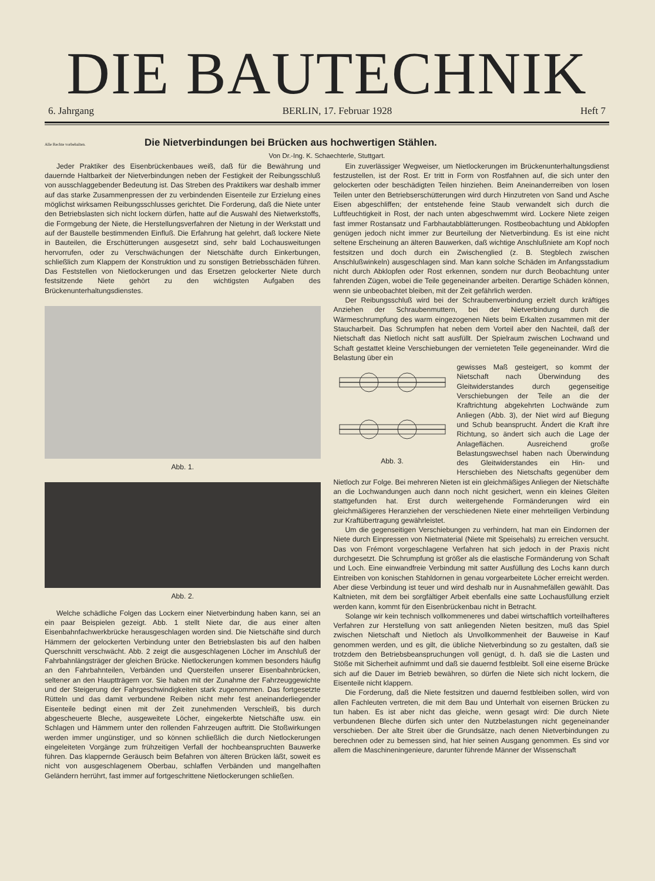DIE BAUTECHNIK
6. Jahrgang BERLIN, 17. Februar 1928 Heft 7
Alle Rechte vorbehalten.
Die Nietverbindungen bei Brücken aus hochwertigen Stählen.
Von Dr.-Ing. K. Schaechterle, Stuttgart.
Jeder Praktiker des Eisenbrückenbaues weiß, daß für die Bewährung und dauernde Haltbarkeit der Nietverbindungen neben der Festigkeit der Reibungsschluß von ausschlaggebender Bedeutung ist. Das Streben des Praktikers war deshalb immer auf das starke Zusammenpressen der zu verbindenden Eisenteile zur Erzielung eines möglichst wirksamen Reibungsschlusses gerichtet. Die Forderung, daß die Niete unter den Betriebslasten sich nicht lockern dürfen, hatte auf die Auswahl des Nietwerkstoffs, die Formgebung der Niete, die Herstellungsverfahren der Nietung in der Werkstatt und auf der Baustelle bestimmenden Einfluß. Die Erfahrung hat gelehrt, daß lockere Niete in Bauteilen, die Erschütterungen ausgesetzt sind, sehr bald Lochausweitungen hervorrufen, oder zu Verschwächungen der Nietschäfte durch Einkerbungen, schließlich zum Klappern der Konstruktion und zu sonstigen Betriebsschäden führen. Das Feststellen von Nietlockerungen und das Ersetzen gelockerter Niete durch festsitzende Niete gehört zu den wichtigsten Aufgaben des Brückenunterhaltungsdienstes.
Abb. 1.
Abb. 2.
Welche schädliche Folgen das Lockern einer Nietverbindung haben kann, sei an ein paar Beispielen gezeigt. Abb. 1 stellt Niete dar, die aus einer alten Eisenbahnfachwerkbrücke herausgeschlagen worden sind. Die Nietschäfte sind durch Hämmern der gelockerten Verbindung unter den Betriebslasten bis auf den halben Querschnitt verschwächt. Abb. 2 zeigt die ausgeschlagenen Löcher im Anschluß der Fahrbahnlängsträger der gleichen Brücke. Nietlockerungen kommen besonders häufig an den Fahrbahnteilen, Verbänden und Quersteifen unserer Eisenbahnbrücken, seltener an den Hauptträgern vor. Sie haben mit der Zunahme der Fahrzeuggewichte und der Steigerung der Fahrgeschwindigkeiten stark zugenommen. Das fortgesetzte Rütteln und das damit verbundene Reiben nicht mehr fest aneinanderliegender Eisenteile bedingt einen mit der Zeit zunehmenden Verschleiß, bis durch abgescheuerte Bleche, ausgeweitete Löcher, eingekerbte Nietschäfte usw. ein Schlagen und Hämmern unter den rollenden Fahrzeugen auftritt. Die Stoßwirkungen werden immer ungünstiger, und so können schließlich die durch Nietlockerungen eingeleiteten Vorgänge zum frühzeitigen Verfall der hochbeanspruchten Bauwerke führen. Das klappernde Geräusch beim Befahren von älteren Brücken läßt, soweit es nicht von ausgeschlagenem Oberbau, schlaffen Verbänden und mangelhaften Geländern herrührt, fast immer auf fortgeschrittene Nietlockerungen schließen.
Ein zuverlässiger Wegweiser, um Nietlockerungen im Brückenunterhaltungsdienst festzustellen, ist der Rost. Er tritt in Form von Rostfahnen auf, die sich unter den gelockerten oder beschädigten Teilen hinziehen. Beim Aneinanderreiben von losen Teilen unter den Betriebserschütterungen wird durch Hinzutreten von Sand und Asche Eisen abgeschliffen; der entstehende feine Staub verwandelt sich durch die Luftfeuchtigkeit in Rost, der nach unten abgeschwemmt wird. Lockere Niete zeigen fast immer Rostansatz und Farbhautabblätterungen. Rostbeobachtung und Abklopfen genügen jedoch nicht immer zur Beurteilung der Nietverbindung. Es ist eine nicht seltene Erscheinung an älteren Bauwerken, daß wichtige Anschlußniete am Kopf noch festsitzen und doch durch ein Zwischenglied (z. B. Stegblech zwischen Anschlußwinkeln) ausgeschlagen sind. Man kann solche Schäden im Anfangsstadium nicht durch Abklopfen oder Rost erkennen, sondern nur durch Beobachtung unter fahrenden Zügen, wobei die Teile gegeneinander arbeiten. Derartige Schäden können, wenn sie unbeobachtet bleiben, mit der Zeit gefährlich werden.
Der Reibungsschluß wird bei der Schraubenverbindung erzielt durch kräftiges Anziehen der Schraubenmuttern, bei der Nietverbindung durch die Wärmeschrumpfung des warm eingezogenen Niets beim Erkalten zusammen mit der Staucharbeit. Das Schrumpfen hat neben dem Vorteil aber den Nachteil, daß der Nietschaft das Nietloch nicht satt ausfüllt. Der Spielraum zwischen Lochwand und Schaft gestattet kleine Verschiebungen der vernieteten Teile gegeneinander. Wird die Belastung über ein
Abb. 3.
gewisses Maß gesteigert, so kommt der Nietschaft nach Überwindung des Gleitwiderstandes durch gegenseitige Verschiebungen der Teile an die der Kraftrichtung abgekehrten Lochwände zum Anliegen (Abb. 3), der Niet wird auf Biegung und Schub beansprucht. Ändert die Kraft ihre Richtung, so ändert sich auch die Lage der Anlageflächen. Ausreichend große Belastungswechsel haben nach Überwindung des Gleitwiderstandes ein Hin- und Herschieben des Nietschafts gegenüber dem Nietloch zur Folge. Bei mehreren Nieten ist ein gleichmäßiges Anliegen der Nietschäfte an die Lochwandungen auch dann noch nicht gesichert, wenn ein kleines Gleiten stattgefunden hat. Erst durch weitergehende Formänderungen wird ein gleichmäßigeres Heranziehen der verschiedenen Niete einer mehrteiligen Verbindung zur Kraftübertragung gewährleistet.
Um die gegenseitigen Verschiebungen zu verhindern, hat man ein Eindornen der Niete durch Einpressen von Nietmaterial (Niete mit Speisehals) zu erreichen versucht. Das von Frémont vorgeschlagene Verfahren hat sich jedoch in der Praxis nicht durchgesetzt. Die Schrumpfung ist größer als die elastische Formänderung von Schaft und Loch. Eine einwandfreie Verbindung mit satter Ausfüllung des Lochs kann durch Eintreiben von konischen Stahldornen in genau vorgearbeitete Löcher erreicht werden. Aber diese Verbindung ist teuer und wird deshalb nur in Ausnahmefällen gewählt. Das Kaltnieten, mit dem bei sorgfältiger Arbeit ebenfalls eine satte Lochausfüllung erzielt werden kann, kommt für den Eisenbrückenbau nicht in Betracht.
Solange wir kein technisch vollkommeneres und dabei wirtschaftlich vorteilhafteres Verfahren zur Herstellung von satt anliegenden Nieten besitzen, muß das Spiel zwischen Nietschaft und Nietloch als Unvollkommenheit der Bauweise in Kauf genommen werden, und es gilt, die übliche Nietverbindung so zu gestalten, daß sie trotzdem den Betriebsbeanspruchungen voll genügt, d. h. daß sie die Lasten und Stöße mit Sicherheit aufnimmt und daß sie dauernd festbleibt. Soll eine eiserne Brücke sich auf die Dauer im Betrieb bewähren, so dürfen die Niete sich nicht lockern, die Eisenteile nicht klappern.
Die Forderung, daß die Niete festsitzen und dauernd festbleiben sollen, wird von allen Fachleuten vertreten, die mit dem Bau und Unterhalt von eisernen Brücken zu tun haben. Es ist aber nicht das gleiche, wenn gesagt wird: Die durch Niete verbundenen Bleche dürfen sich unter den Nutzbelastungen nicht gegeneinander verschieben. Der alte Streit über die Grundsätze, nach denen Nietverbindungen zu berechnen oder zu bemessen sind, hat hier seinen Ausgang genommen. Es sind vor allem die Maschineningenieure, darunter führende Männer der Wissenschaft